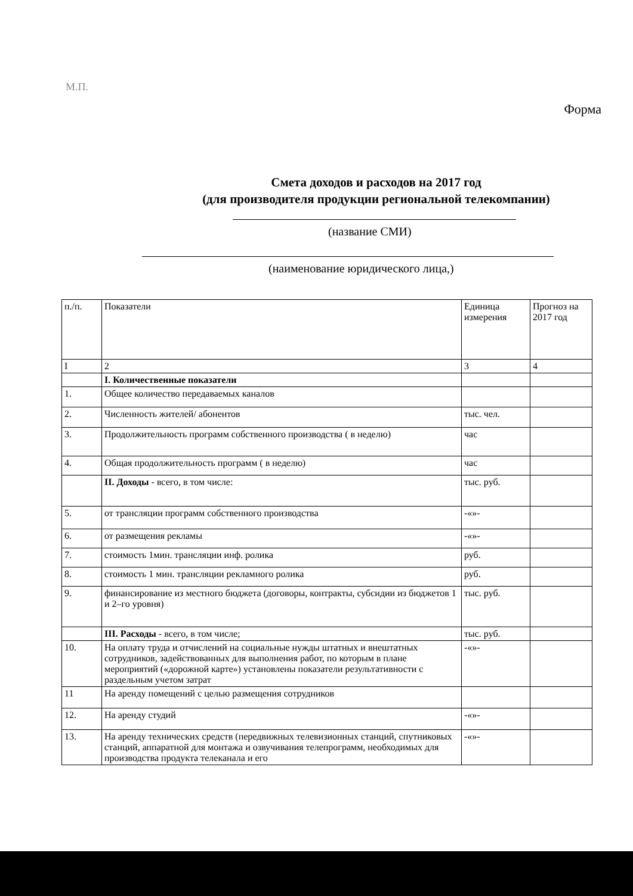М.П.
Форма
Смета доходов и расходов на 2017 год
(для производителя продукции региональной телекомпании)
(название СМИ)
(наименование юридического лица,)
| п./п. | Показатели | Единица измерения | Прогноз на 2017 год |
| --- | --- | --- | --- |
| I | 2 | 3 | 4 |
| | I. Количественные показатели | | |
| 1. | Общее количество передаваемых каналов | | |
| 2. | Численность жителей/ абонентов | тыс. чел. | |
| 3. | Продолжительность программ собственного производства ( в неделю) | час | |
| 4. | Общая продолжительность программ ( в неделю) | час | |
| | II. Доходы - всего, в том числе: | тыс. руб. | |
| 5. | от трансляции программ собственного производства | -«»- | |
| 6. | от размещения рекламы | -«»- | |
| 7. | стоимость 1мин. трансляции инф. ролика | руб. | |
| 8. | стоимость 1 мин. трансляции рекламного ролика | руб. | |
| 9. | финансирование из местного бюджета (договоры, контракты, субсидии из бюджетов 1 и 2–го уровня) | тыс. руб. | |
| | III. Расходы - всего, в том числе; | тыс. руб. | |
| 10. | На оплату труда и отчислений на социальные нужды штатных и внештатных сотрудников, задействованных для выполнения работ, по которым в плане мероприятий («дорожной карте») установлены показатели результативности с раздельным учетом затрат | -«»- | |
| 11 | На аренду помещений с целью размещения сотрудников | | |
| 12. | На аренду студий | -«»- | |
| 13. | На аренду технических средств (передвижных телевизионных станций, спутниковых станций, аппаратной для монтажа и озвучивания телепрограмм, необходимых для производства продукта телеканала и его | -«»- | |